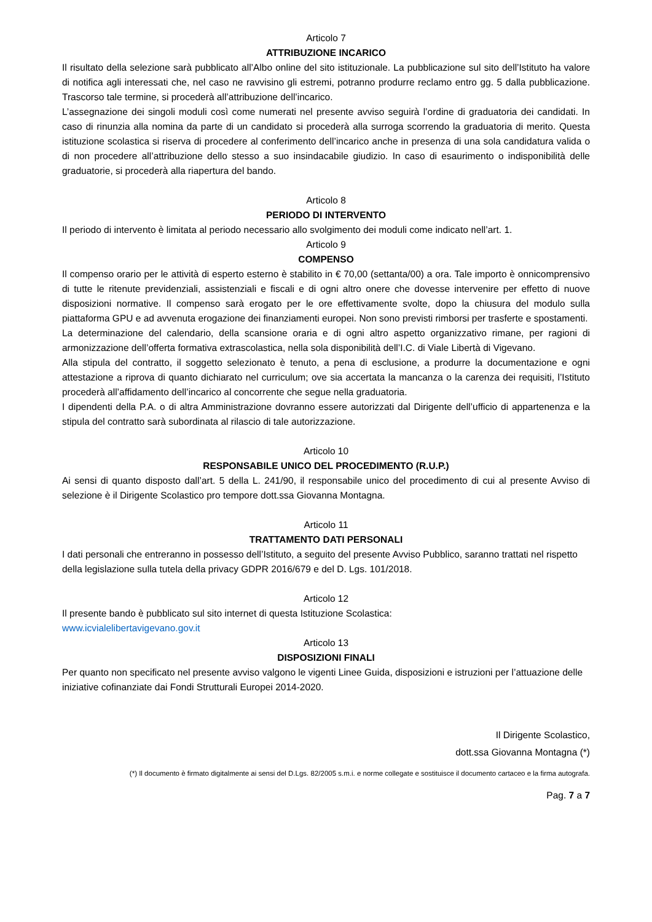Articolo 7
ATTRIBUZIONE INCARICO
Il risultato della selezione sarà pubblicato all’Albo online del sito istituzionale. La pubblicazione sul sito dell’Istituto ha valore di notifica agli interessati che, nel caso ne ravvisino gli estremi, potranno produrre reclamo entro gg. 5 dalla pubblicazione. Trascorso tale termine, si procederà all’attribuzione dell’incarico.
L’assegnazione dei singoli moduli così come numerati nel presente avviso seguirà l’ordine di graduatoria dei candidati. In caso di rinunzia alla nomina da parte di un candidato si procederà alla surroga scorrendo la graduatoria di merito. Questa istituzione scolastica si riserva di procedere al conferimento dell’incarico anche in presenza di una sola candidatura valida o di non procedere all’attribuzione dello stesso a suo insindacabile giudizio. In caso di esaurimento o indisponibilità delle graduatorie, si procederà alla riapertura del bando.
Articolo 8
PERIODO DI INTERVENTO
Il periodo di intervento è limitata al periodo necessario allo svolgimento dei moduli come indicato nell’art. 1.
Articolo 9
COMPENSO
Il compenso orario per le attività di esperto esterno è stabilito in € 70,00 (settanta/00) a ora. Tale importo è onnicomprensivo di tutte le ritenute previdenziali, assistenziali e fiscali e di ogni altro onere che dovesse intervenire per effetto di nuove disposizioni normative. Il compenso sarà erogato per le ore effettivamente svolte, dopo la chiusura del modulo sulla piattaforma GPU e ad avvenuta erogazione dei finanziamenti europei. Non sono previsti rimborsi per trasferte e spostamenti.
La determinazione del calendario, della scansione oraria e di ogni altro aspetto organizzativo rimane, per ragioni di armonizzazione dell’offerta formativa extrascolastica, nella sola disponibilità dell’I.C. di Viale Libertà di Vigevano.
Alla stipula del contratto, il soggetto selezionato è tenuto, a pena di esclusione, a produrre la documentazione e ogni attestazione a riprova di quanto dichiarato nel curriculum; ove sia accertata la mancanza o la carenza dei requisiti, l’Istituto procederà all’affidamento dell’incarico al concorrente che segue nella graduatoria.
I dipendenti della P.A. o di altra Amministrazione dovranno essere autorizzati dal Dirigente dell’ufficio di appartenenza e la stipula del contratto sarà subordinata al rilascio di tale autorizzazione.
Articolo 10
RESPONSABILE UNICO DEL PROCEDIMENTO (R.U.P.)
Ai sensi di quanto disposto dall’art. 5 della L. 241/90, il responsabile unico del procedimento di cui al presente Avviso di selezione è il Dirigente Scolastico pro tempore dott.ssa Giovanna Montagna.
Articolo 11
TRATTAMENTO DATI PERSONALI
I dati personali che entreranno in possesso dell’Istituto, a seguito del presente Avviso Pubblico, saranno trattati nel rispetto della legislazione sulla tutela della privacy GDPR 2016/679 e del D. Lgs. 101/2018.
Articolo 12
Il presente bando è pubblicato sul sito internet di questa Istituzione Scolastica:
www.icvialelibertavigevano.gov.it
Articolo 13
DISPOSIZIONI FINALI
Per quanto non specificato nel presente avviso valgono le vigenti Linee Guida, disposizioni e istruzioni per l’attuazione delle iniziative cofinanziate dai Fondi Strutturali Europei 2014-2020.
Il Dirigente Scolastico,
dott.ssa Giovanna Montagna (*)
(*) Il documento è firmato digitalmente ai sensi del D.Lgs. 82/2005 s.m.i. e norme collegate e sostituisce il documento cartaceo e la firma autografa.
Pag. 7 a 7